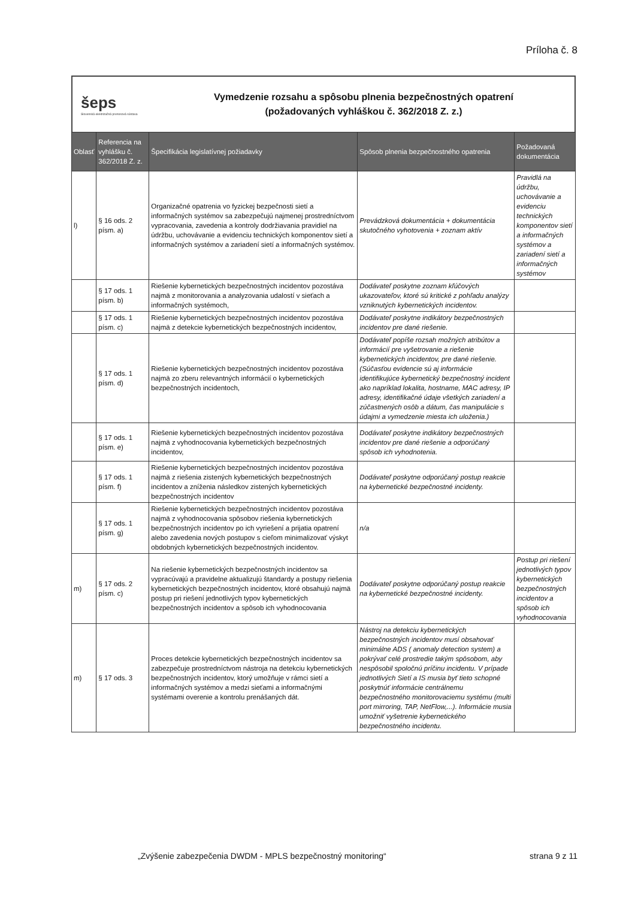Príloha č. 8
šeps
Slovenská elektrizačná prenosová sústava
Vymedzenie rozsahu a spôsobu plnenia bezpečnostných opatrení
(požadovaných vyhláškou č. 362/2018 Z. z.)
| Oblasť | Referencia na vyhlášku č. 362/2018 Z. z. | Špecifikácia legislatívnej požiadavky | Spôsob plnenia bezpečnostného opatrenia | Požadovaná dokumentácia |
| --- | --- | --- | --- | --- |
| l) | § 16 ods. 2 písm. a) | Organizačné opatrenia vo fyzickej bezpečnosti sietí a informačných systémov sa zabezpečujú najmenej prostredníctvom vypracovania, zavedenia a kontroly dodržiavania pravidiel na údržbu, uchovávanie a evidenciu technických komponentov sietí a informačných systémov a zariadení sietí a informačných systémov. | Prevádzková dokumentácia + dokumentácia skutočného vyhotovenia + zoznam aktív | Pravidlá na údržbu, uchovávanie a evidenciu technických komponentov sietí a informačných systémov a zariadení sietí a informačných systémov |
| | § 17 ods. 1 písm. b) | Riešenie kybernetických bezpečnostných incidentov pozostáva najmä z monitorovania a analyzovania udalostí v sieťach a informačných systémoch, | Dodávateľ poskytne zoznam kľúčových ukazovateľov, ktoré sú kritické z pohľadu analýzy vzniknutých kybernetických incidentov. | |
| | § 17 ods. 1 písm. c) | Riešenie kybernetických bezpečnostných incidentov pozostáva najmä z detekcie kybernetických bezpečnostných incidentov, | Dodávateľ poskytne indikátory bezpečnostných incidentov pre dané riešenie. | |
| | § 17 ods. 1 písm. d) | Riešenie kybernetických bezpečnostných incidentov pozostáva najmä zo zberu relevantných informácií o kybernetických bezpečnostných incidentoch, | Dodávateľ popíše rozsah možných atribútov a informácií pre vyšetrovanie a riešenie kybernetických incidentov, pre dané riešenie. (Súčasťou evidencie sú aj informácie identifikujúce kybernetický bezpečnostný incident ako napríklad lokalita, hostname, MAC adresy, IP adresy, identifikačné údaje všetkých zariadení a zúčastnených osôb a dátum, čas manipulácie s údajmi a vymedzenie miesta ich uloženia.) | |
| | § 17 ods. 1 písm. e) | Riešenie kybernetických bezpečnostných incidentov pozostáva najmä z vyhodnocovania kybernetických bezpečnostných incidentov, | Dodávateľ poskytne indikátory bezpečnostných incidentov pre dané riešenie a odporúčaný spôsob ich vyhodnotenia. | |
| | § 17 ods. 1 písm. f) | Riešenie kybernetických bezpečnostných incidentov pozostáva najmä z riešenia zistených kybernetických bezpečnostných incidentov a zníženia následkov zistených kybernetických bezpečnostných incidentov | Dodávateľ poskytne odporúčaný postup reakcie na kybernetické bezpečnostné incidenty. | |
| | § 17 ods. 1 písm. g) | Riešenie kybernetických bezpečnostných incidentov pozostáva najmä z vyhodnocovania spôsobov riešenia kybernetických bezpečnostných incidentov po ich vyriešení a prijatia opatrení alebo zavedenia nových postupov s cieľom minimalizovať výskyt obdobných kybernetických bezpečnostných incidentov. | n/a | |
| m) | § 17 ods. 2 písm. c) | Na riešenie kybernetických bezpečnostných incidentov sa vypracúvajú a pravidelne aktualizujú štandardy a postupy riešenia kybernetických bezpečnostných incidentov, ktoré obsahujú najmä postup pri riešení jednotlivých typov kybernetických bezpečnostných incidentov a spôsob ich vyhodnocovania | Dodávateľ poskytne odporúčaný postup reakcie na kybernetické bezpečnostné incidenty. | Postup pri riešení jednotlivých typov kybernetických bezpečnostných incidentov a spôsob ich vyhodnocovania |
| m) | § 17 ods. 3 | Proces detekcie kybernetických bezpečnostných incidentov sa zabezpečuje prostredníctvom nástroja na detekciu kybernetických bezpečnostných incidentov, ktorý umožňuje v rámci sietí a informačných systémov a medzi sieťami a informačnými systémami overenie a kontrolu prenášaných dát. | Nástroj na detekciu kybernetických bezpečnostných incidentov musí obsahovať minimálne ADS ( anomaly detection system) a pokrývať celé prostredie takým spôsobom, aby nespôsobil spoločnú príčinu incidentu. V prípade jednotlivých Sietí a IS musia byť tieto schopné poskytnúť informácie centrálnemu bezpečnostného monitorovaciemu systému (multi port mirroring, TAP, NetFlow,...). Informácie musia umožniť vyšetrenie kybernetického bezpečnostného incidentu. | |
„Zvýšenie zabezpečenia DWDM - MPLS bezpečnostný monitoring“
strana 9 z 11